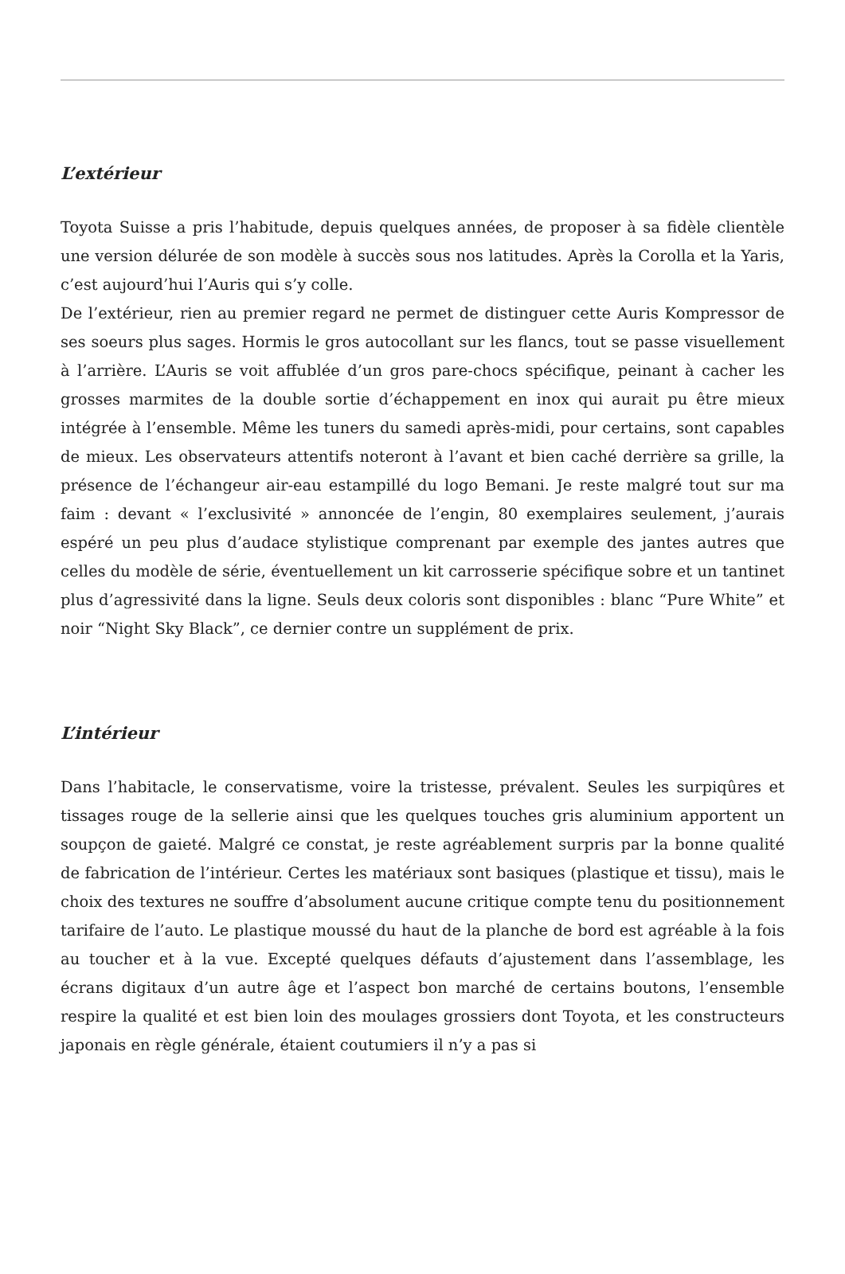L’extérieur
Toyota Suisse a pris l’habitude, depuis quelques années, de proposer à sa fidèle clientèle une version délurée de son modèle à succès sous nos latitudes. Après la Corolla et la Yaris, c’est aujourd’hui l’Auris qui s’y colle.
De l’extérieur, rien au premier regard ne permet de distinguer cette Auris Kompressor de ses soeurs plus sages. Hormis le gros autocollant sur les flancs, tout se passe visuellement à l’arrière. L’Auris se voit affublée d’un gros pare-chocs spécifique, peinant à cacher les grosses marmites de la double sortie d’échappement en inox qui aurait pu être mieux intégrée à l’ensemble. Même les tuners du samedi après-midi, pour certains, sont capables de mieux. Les observateurs attentifs noteront à l’avant et bien caché derrière sa grille, la présence de l’échangeur air-eau estampillé du logo Bemani. Je reste malgré tout sur ma faim : devant « l’exclusivité » annoncée de l’engin, 80 exemplaires seulement, j’aurais espéré un peu plus d’audace stylistique comprenant par exemple des jantes autres que celles du modèle de série, éventuellement un kit carrosserie spécifique sobre et un tantinet plus d’agressivité dans la ligne. Seuls deux coloris sont disponibles : blanc “Pure White” et noir “Night Sky Black”, ce dernier contre un supplément de prix.
L’intérieur
Dans l’habitacle, le conservatisme, voire la tristesse, prévalent. Seules les surpiqûres et tissages rouge de la sellerie ainsi que les quelques touches gris aluminium apportent un soupçon de gaieté. Malgré ce constat, je reste agréablement surpris par la bonne qualité de fabrication de l’intérieur. Certes les matériaux sont basiques (plastique et tissu), mais le choix des textures ne souffre d’absolument aucune critique compte tenu du positionnement tarifaire de l’auto. Le plastique moussé du haut de la planche de bord est agréable à la fois au toucher et à la vue. Excepté quelques défauts d’ajustement dans l’assemblage, les écrans digitaux d’un autre âge et l’aspect bon marché de certains boutons, l’ensemble respire la qualité et est bien loin des moulages grossiers dont Toyota, et les constructeurs japonais en règle générale, étaient coutumiers il n’y a pas si